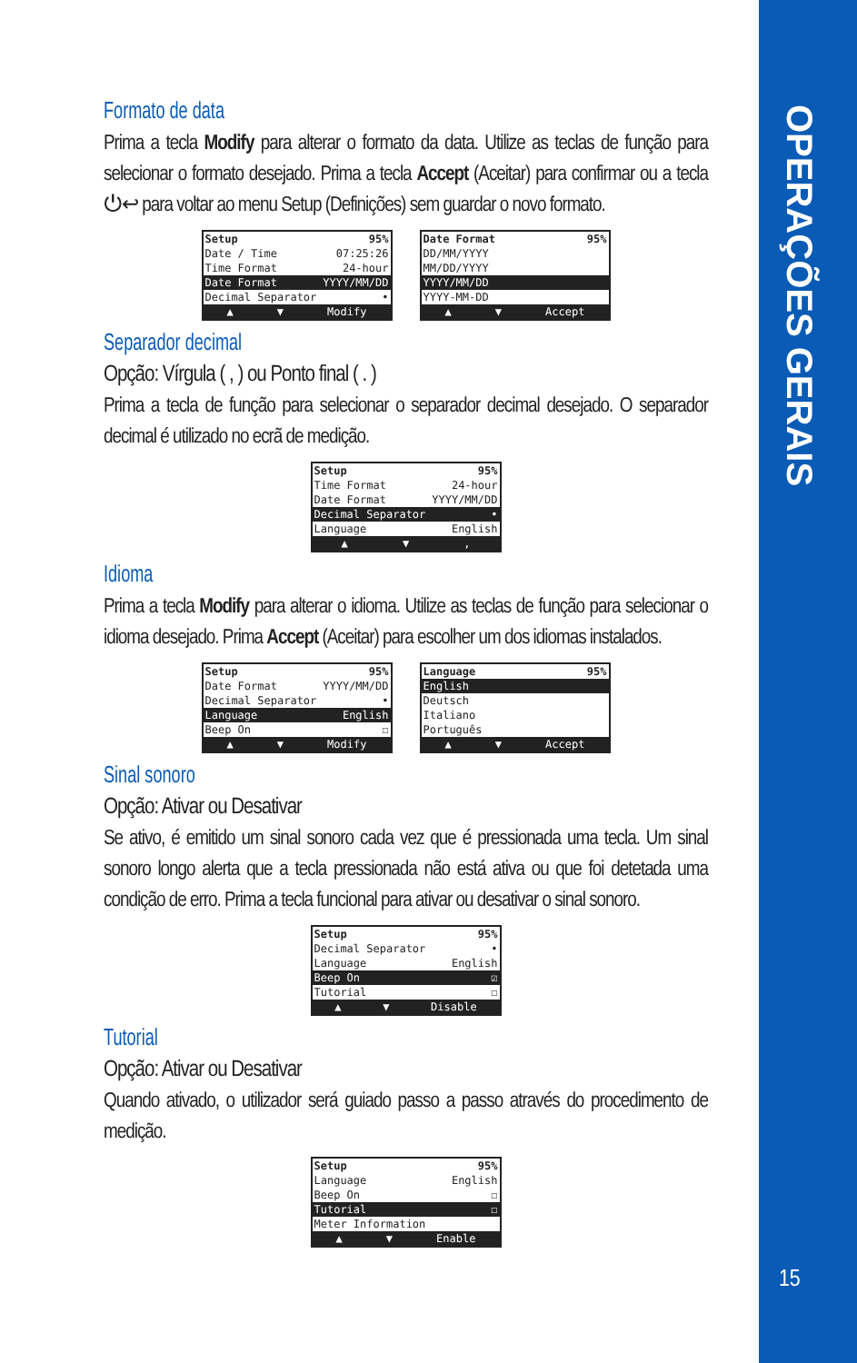OPERAÇÕES GERAIS
15
Formato de data
Prima a tecla Modify para alterar o formato da data. Utilize as teclas de função para selecionar o formato desejado. Prima a tecla Accept (Aceitar) para confirmar ou a tecla ⏻↩ para voltar ao menu Setup (Definições) sem guardar o novo formato.
Setup 95%
Date / Time 07:25:26
Time Format 24-hour
Date Format YYYY/MM/DD
Decimal Separator •
▲ ▼ Modify
Date Format 95%
DD/MM/YYYY
MM/DD/YYYY
YYYY/MM/DD
YYYY-MM-DD
▲ ▼ Accept
Separador decimal
Opção: Vírgula ( , ) ou Ponto final ( . )
Prima a tecla de função para selecionar o separador decimal desejado. O separador decimal é utilizado no ecrã de medição.
Setup 95%
Time Format 24-hour
Date Format YYYY/MM/DD
Decimal Separator •
Language English
▲ ▼,
Idioma
Prima a tecla Modify para alterar o idioma. Utilize as teclas de função para selecionar o idioma desejado. Prima Accept (Aceitar) para escolher um dos idiomas instalados.
Setup 95%
Date Format YYYY/MM/DD
Decimal Separator •
Language English
Beep On ☐
▲ ▼ Modify
Language 95%
English
Deutsch
Italiano
Português
▲ ▼ Accept
Sinal sonoro
Opção: Ativar ou Desativar
Se ativo, é emitido um sinal sonoro cada vez que é pressionada uma tecla. Um sinal sonoro longo alerta que a tecla pressionada não está ativa ou que foi detetada uma condição de erro. Prima a tecla funcional para ativar ou desativar o sinal sonoro.
Setup 95%
Decimal Separator •
Language English
Beep On ☑
Tutorial ☐
▲ ▼ Disable
Tutorial
Opção: Ativar ou Desativar
Quando ativado, o utilizador será guiado passo a passo através do procedimento de medição.
Setup 95%
Language English
Beep On ☐
Tutorial ☐
Meter Information
▲ ▼ Enable